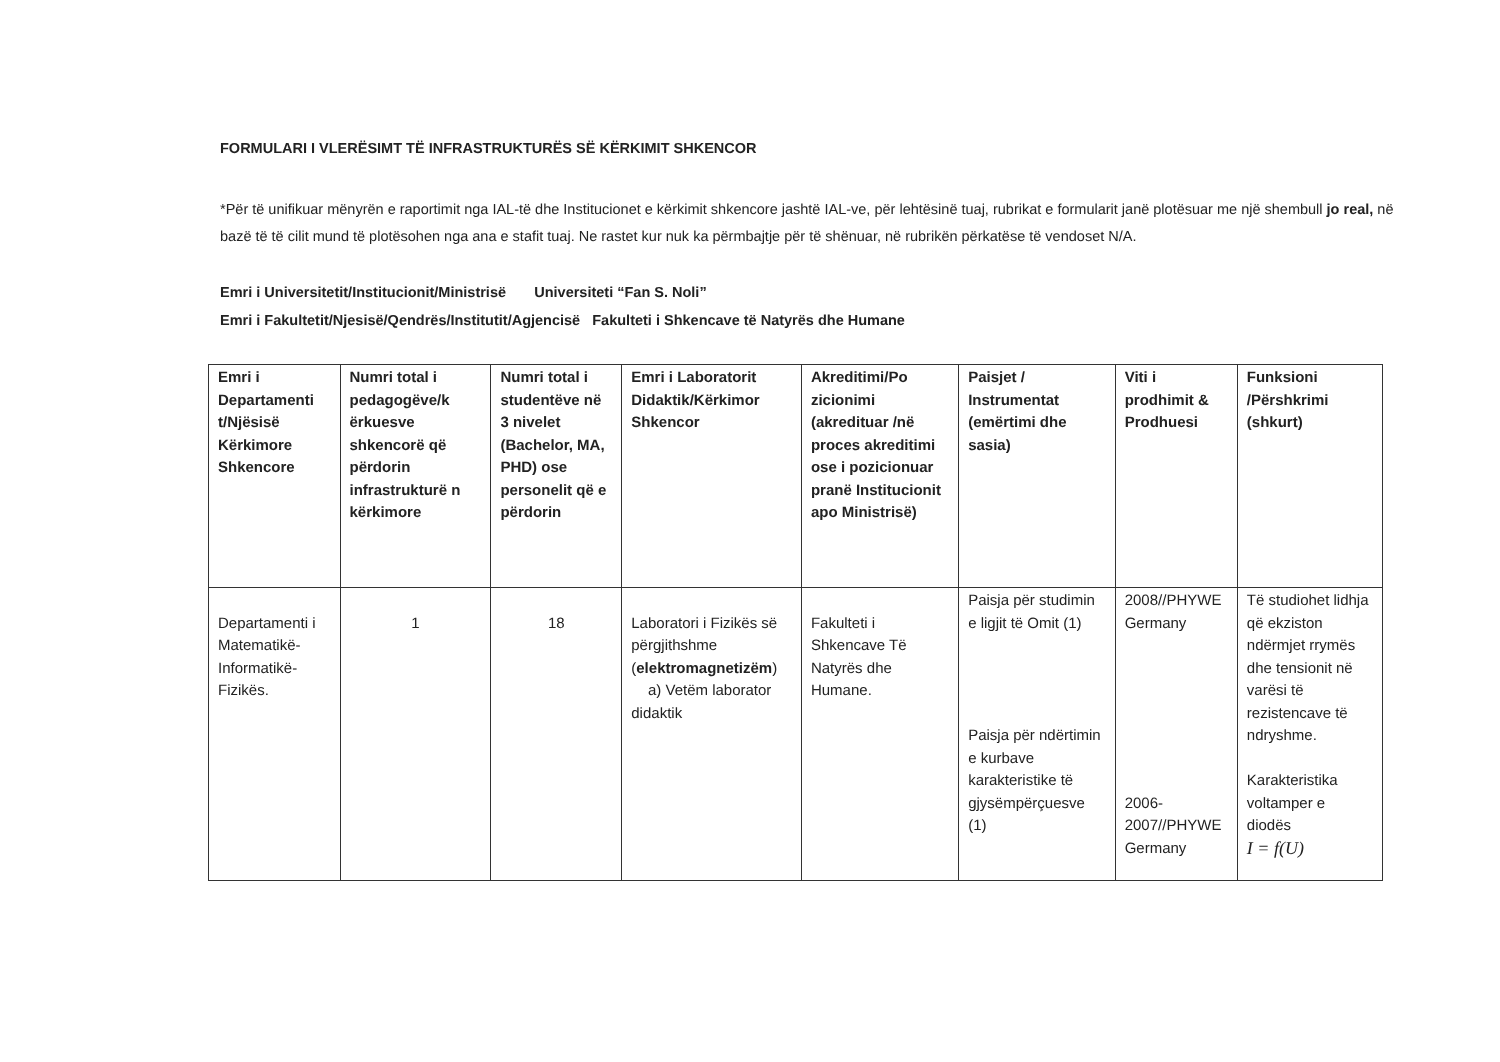FORMULARI I VLERËSIMT TË INFRASTRUKTURËS SË KËRKIMIT SHKENCOR
*Për të unifikuar mënyrën e raportimit nga IAL-të dhe Institucionet e kërkimit shkencore jashtë IAL-ve, për lehtësinë tuaj, rubrikat e formularit janë plotësuar me një shembull jo real, në bazë të të cilit mund të plotësohen nga ana e stafit tuaj. Ne rastet kur nuk ka përmbajtje për të shënuar, në rubrikën përkatëse të vendoset N/A.
Emri i Universitetit/Institucionit/Ministrisë Universiteti “Fan S. Noli”
Emri i Fakultetit/Njesisë/Qendrës/Institutit/Agjencisë Fakulteti i Shkencave të Natyrës dhe Humane
| Emri i Departamenti t/Njësisë Kërkimore Shkencore | Numri total i pedagogëve/k ërkuesve shkencorë që përdorin infrastrukturë n kërkimore | Numri total i studentëve në 3 nivelet (Bachelor, MA, PHD) ose personelit që e përdorin | Emri i Laboratorit Didaktik/Kërkimor Shkencor | Akreditimi/Po zicionimi (akredituar /në proces akreditimi ose i pozicionuar pranë Institucionit apo Ministrisë) | Paisjet / Instrumentat (emërtimi dhe sasia) | Viti i prodhimit & Prodhuesi | Funksioni /Përshkrimi (shkurt) |
| --- | --- | --- | --- | --- | --- | --- | --- |
| Departamenti i Matematikë-Informatikë-Fizikës. | 1 | 18 | Laboratori i Fizikës së përgjithshme ( elektromagnetizëm ) a) Vetëm laborator didaktik | Fakulteti i Shkencave Të Natyrës dhe Humane. | Paisja për studimin e ligjit të Omit (1) Paisja për ndërtimin e kurbave karakteristike të gjysëmpërçuesve (1) | 2008//PHYWE Germany 2006-2007//PHYWE Germany | Të studiohet lidhja që ekziston ndërmjet rrymës dhe tensionit në varësi të rezistencave të ndryshme. Karakteristika voltamper e diodës I = f(U) |